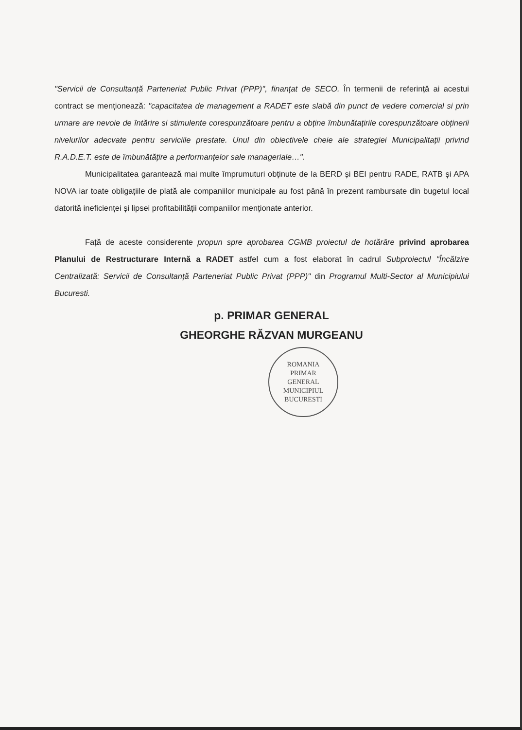"Servicii de Consultanță Parteneriat Public Privat (PPP)", finanțat de SECO. În termenii de referință ai acestui contract se menționează: "capacitatea de management a RADET este slabă din punct de vedere comercial si prin urmare are nevoie de întărire si stimulente corespunzătoare pentru a obține îmbunătațirile corespunzătoare obținerii nivelurilor adecvate pentru serviciile prestate. Unul din obiectivele cheie ale strategiei Municipalitații privind R.A.D.E.T. este de îmbunătățire a performanțelor sale manageriale…".
Municipalitatea garantează mai multe împrumuturi obținute de la BERD și BEI pentru RADE, RATB și APA NOVA iar toate obligațiile de plată ale companiilor municipale au fost până în prezent rambursate din bugetul local datorită ineficienței și lipsei profitabilității companiilor menționate anterior.
Față de aceste considerente propun spre aprobarea CGMB proiectul de hotărâre privind aprobarea Planului de Restructurare Internă a RADET astfel cum a fost elaborat în cadrul Subproiectul "Încălzire Centralizată: Servicii de Consultanță Parteneriat Public Privat (PPP)" din Programul Multi-Sector al Municipiului Bucuresti.
p. PRIMAR GENERAL
GHEORGHE RĂZVAN MURGEANU
ROMANIA
PRIMAR
GENERAL
MUNICIPIUL BUCURESTI